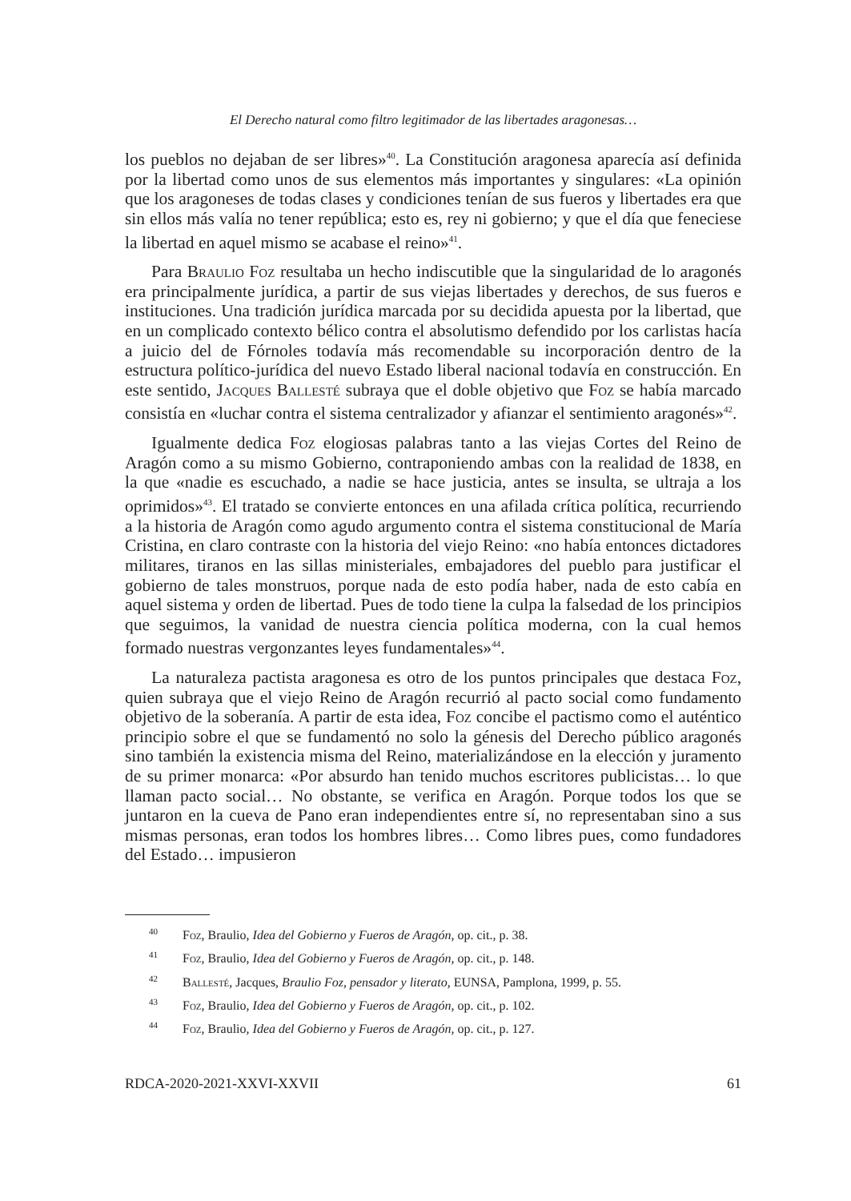El Derecho natural como filtro legitimador de las libertades aragonesas…
los pueblos no dejaban de ser libres»<sup>40</sup>. La Constitución aragonesa aparecía así definida por la libertad como unos de sus elementos más importantes y singulares: «La opinión que los aragoneses de todas clases y condiciones tenían de sus fueros y libertades era que sin ellos más valía no tener república; esto es, rey ni gobierno; y que el día que feneciese la libertad en aquel mismo se acabase el reino»<sup>41</sup>.
Para Braulio Foz resultaba un hecho indiscutible que la singularidad de lo aragonés era principalmente jurídica, a partir de sus viejas libertades y derechos, de sus fueros e instituciones. Una tradición jurídica marcada por su decidida apuesta por la libertad, que en un complicado contexto bélico contra el absolutismo defendido por los carlistas hacía a juicio del de Fórnoles todavía más recomendable su incorporación dentro de la estructura político-jurídica del nuevo Estado liberal nacional todavía en construcción. En este sentido, Jacques Ballesté subraya que el doble objetivo que Foz se había marcado consistía en «luchar contra el sistema centralizador y afianzar el sentimiento aragonés»<sup>42</sup>.
Igualmente dedica Foz elogiosas palabras tanto a las viejas Cortes del Reino de Aragón como a su mismo Gobierno, contraponiendo ambas con la realidad de 1838, en la que «nadie es escuchado, a nadie se hace justicia, antes se insulta, se ultraja a los oprimidos»<sup>43</sup>. El tratado se convierte entonces en una afilada crítica política, recurriendo a la historia de Aragón como agudo argumento contra el sistema constitucional de María Cristina, en claro contraste con la historia del viejo Reino: «no había entonces dictadores militares, tiranos en las sillas ministeriales, embajadores del pueblo para justificar el gobierno de tales monstruos, porque nada de esto podía haber, nada de esto cabía en aquel sistema y orden de libertad. Pues de todo tiene la culpa la falsedad de los principios que seguimos, la vanidad de nuestra ciencia política moderna, con la cual hemos formado nuestras vergonzantes leyes fundamentales»<sup>44</sup>.
La naturaleza pactista aragonesa es otro de los puntos principales que destaca Foz, quien subraya que el viejo Reino de Aragón recurrió al pacto social como fundamento objetivo de la soberanía. A partir de esta idea, Foz concibe el pactismo como el auténtico principio sobre el que se fundamentó no solo la génesis del Derecho público aragonés sino también la existencia misma del Reino, materializándose en la elección y juramento de su primer monarca: «Por absurdo han tenido muchos escritores publicistas… lo que llaman pacto social… No obstante, se verifica en Aragón. Porque todos los que se juntaron en la cueva de Pano eran independientes entre sí, no representaban sino a sus mismas personas, eran todos los hombres libres… Como libres pues, como fundadores del Estado… impusieron
<sup>40</sup> Foz, Braulio, Idea del Gobierno y Fueros de Aragón, op. cit., p. 38.
<sup>41</sup> Foz, Braulio, Idea del Gobierno y Fueros de Aragón, op. cit., p. 148.
<sup>42</sup> Ballesté, Jacques, Braulio Foz, pensador y literato, EUNSA, Pamplona, 1999, p. 55.
<sup>43</sup> Foz, Braulio, Idea del Gobierno y Fueros de Aragón, op. cit., p. 102.
<sup>44</sup> Foz, Braulio, Idea del Gobierno y Fueros de Aragón, op. cit., p. 127.
RDCA-2020-2021-XXVI-XXVII 61